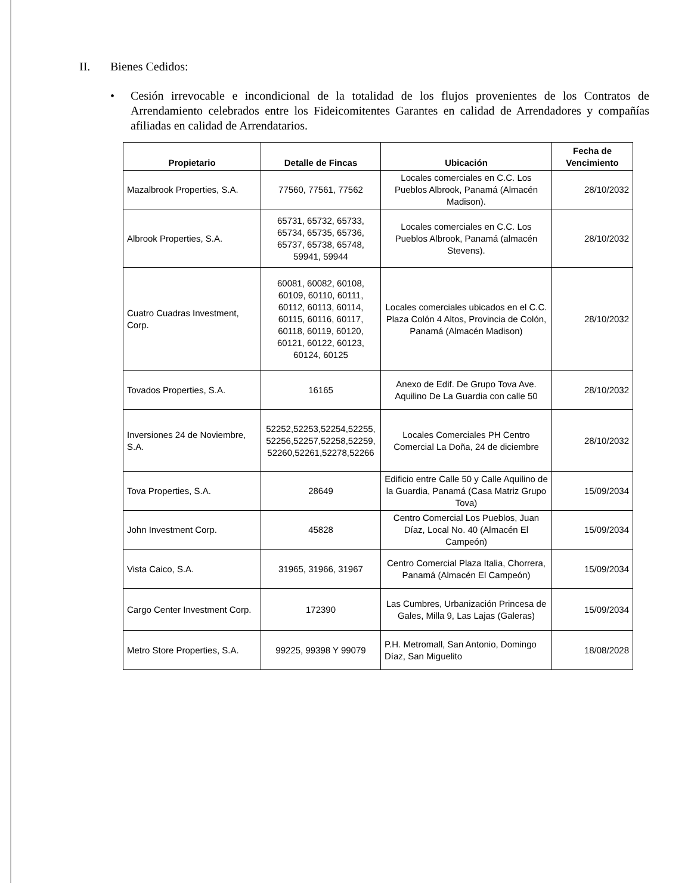II. Bienes Cedidos:
• Cesión irrevocable e incondicional de la totalidad de los flujos provenientes de los Contratos de Arrendamiento celebrados entre los Fideicomitentes Garantes en calidad de Arrendadores y compañías afiliadas en calidad de Arrendatarios.
| Propietario | Detalle de Fincas | Ubicación | Fecha de Vencimiento |
| --- | --- | --- | --- |
| Mazalbrook Properties, S.A. | 77560, 77561, 77562 | Locales comerciales en C.C. Los Pueblos Albrook, Panamá (Almacén Madison). | 28/10/2032 |
| Albrook Properties, S.A. | 65731, 65732, 65733, 65734, 65735, 65736, 65737, 65738, 65748, 59941, 59944 | Locales comerciales en C.C. Los Pueblos Albrook, Panamá (almacén Stevens). | 28/10/2032 |
| Cuatro Cuadras Investment, Corp. | 60081, 60082, 60108, 60109, 60110, 60111, 60112, 60113, 60114, 60115, 60116, 60117, 60118, 60119, 60120, 60121, 60122, 60123, 60124, 60125 | Locales comerciales ubicados en el C.C. Plaza Colón 4 Altos, Provincia de Colón, Panamá (Almacén Madison) | 28/10/2032 |
| Tovados Properties, S.A. | 16165 | Anexo de Edif. De Grupo Tova Ave. Aquilino De La Guardia con calle 50 | 28/10/2032 |
| Inversiones 24 de Noviembre, S.A. | 52252,52253,52254,52255, 52256,52257,52258,52259, 52260,52261,52278,52266 | Locales Comerciales PH Centro Comercial La Doña, 24 de diciembre | 28/10/2032 |
| Tova Properties, S.A. | 28649 | Edificio entre Calle 50 y Calle Aquilino de la Guardia, Panamá (Casa Matriz Grupo Tova) | 15/09/2034 |
| John Investment Corp. | 45828 | Centro Comercial Los Pueblos, Juan Díaz, Local No. 40 (Almacén El Campeón) | 15/09/2034 |
| Vista Caico, S.A. | 31965, 31966, 31967 | Centro Comercial Plaza Italia, Chorrera, Panamá (Almacén El Campeón) | 15/09/2034 |
| Cargo Center Investment Corp. | 172390 | Las Cumbres, Urbanización Princesa de Gales, Milla 9, Las Lajas (Galeras) | 15/09/2034 |
| Metro Store Properties, S.A. | 99225, 99398 Y 99079 | P.H. Metromall, San Antonio, Domingo Díaz, San Miguelito | 18/08/2028 |